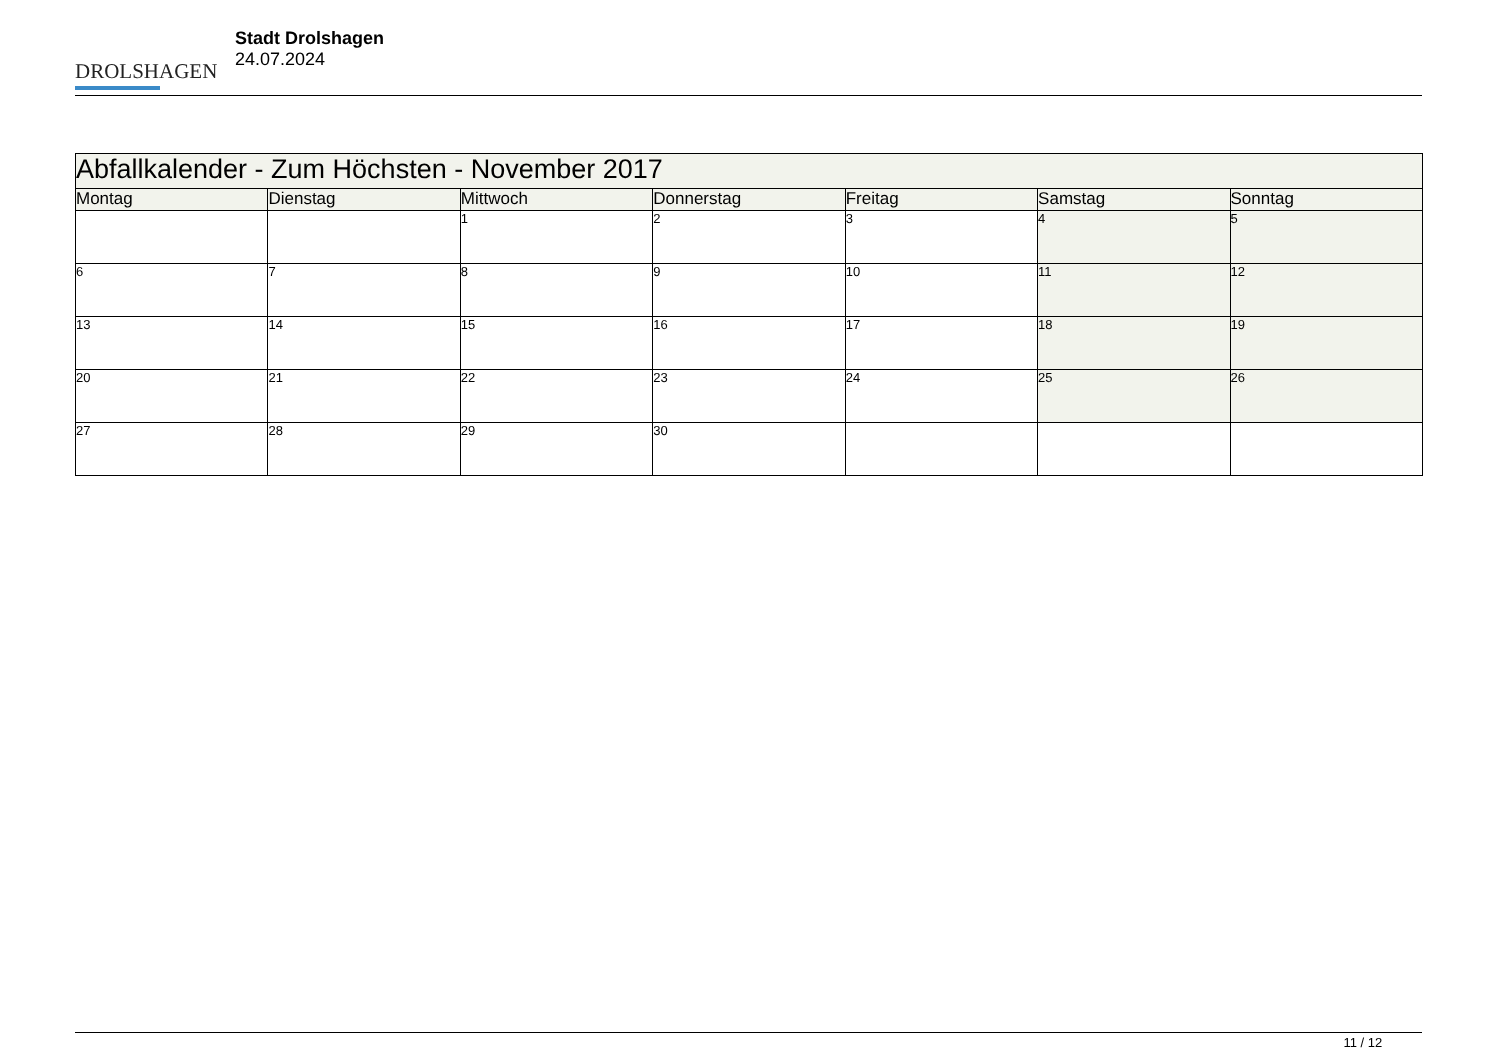DROLSHAGEN
Stadt Drolshagen
24.07.2024
| Abfallkalender - Zum Höchsten - November 2017 | | | | | | |
| --- | --- | --- | --- | --- | --- | --- |
| Montag | Dienstag | Mittwoch | Donnerstag | Freitag | Samstag | Sonntag |
| | | 1 | 2 | 3 | 4 | 5 |
| 6 | 7 | 8 | 9 | 10 | 11 | 12 |
| 13 | 14 | 15 | 16 | 17 | 18 | 19 |
| 20 | 21 | 22 | 23 | 24 | 25 | 26 |
| 27 | 28 | 29 | 30 | | | |
11 / 12